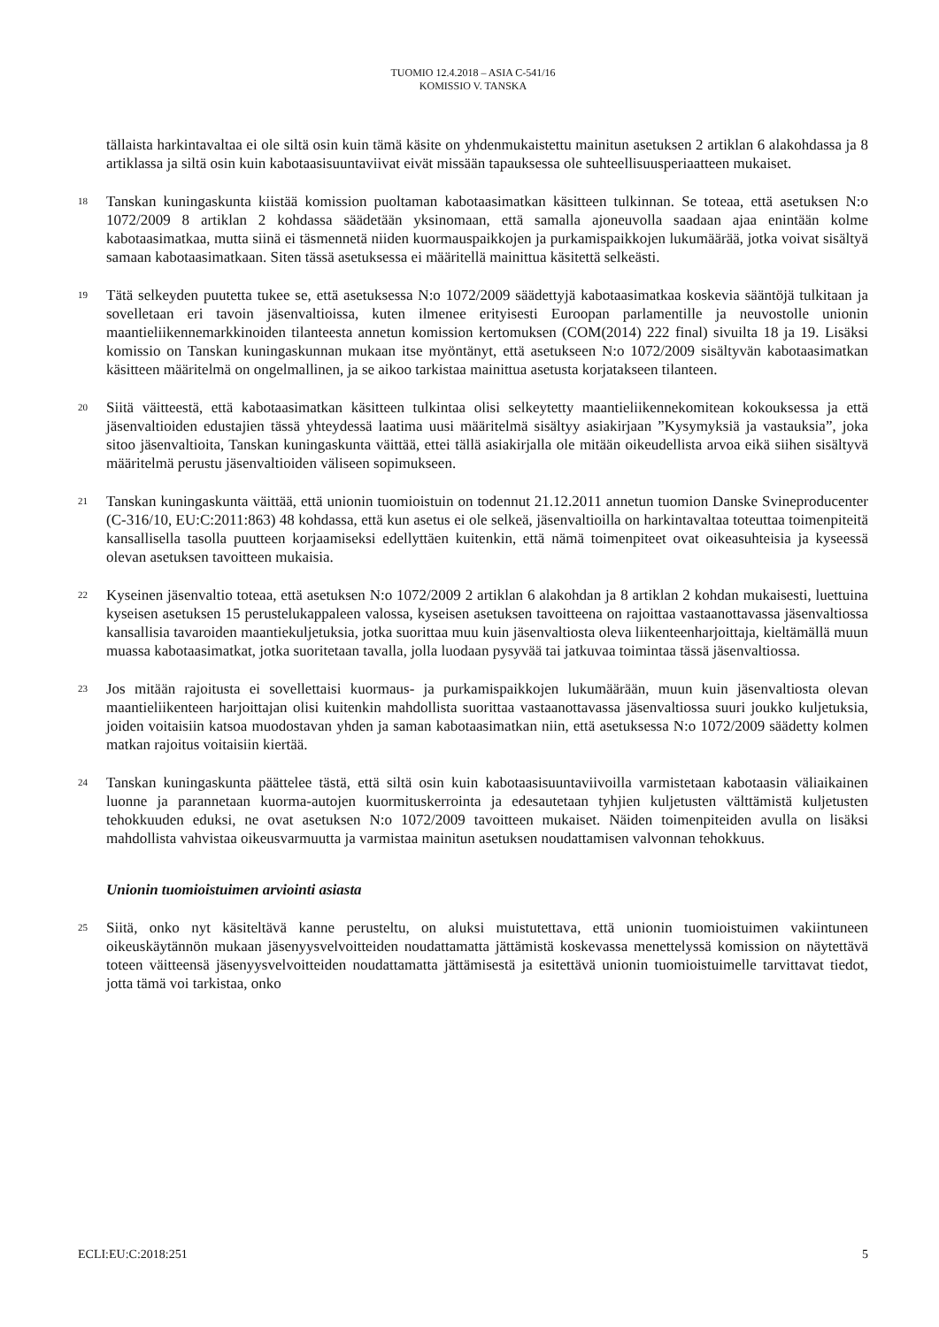TUOMIO 12.4.2018 – ASIA C-541/16
KOMISSIO V. TANSKA
tällaista harkintavaltaa ei ole siltä osin kuin tämä käsite on yhdenmukaistettu mainitun asetuksen 2 artiklan 6 alakohdassa ja 8 artiklassa ja siltä osin kuin kabotaasisuuntaviivat eivät missään tapauksessa ole suhteellisuusperiaatteen mukaiset.
18
Tanskan kuningaskunta kiistää komission puoltaman kabotaasimatkan käsitteen tulkinnan. Se toteaa, että asetuksen N:o 1072/2009 8 artiklan 2 kohdassa säädetään yksinomaan, että samalla ajoneuvolla saadaan ajaa enintään kolme kabotaasimatkaa, mutta siinä ei täsmennetä niiden kuormauspaikkojen ja purkamispaikkojen lukumäärää, jotka voivat sisältyä samaan kabotaasimatkaan. Siten tässä asetuksessa ei määritellä mainittua käsitettä selkeästi.
19
Tätä selkeyden puutetta tukee se, että asetuksessa N:o 1072/2009 säädettyjä kabotaasimatkaa koskevia sääntöjä tulkitaan ja sovelletaan eri tavoin jäsenvaltioissa, kuten ilmenee erityisesti Euroopan parlamentille ja neuvostolle unionin maantieliikennemarkkinoiden tilanteesta annetun komission kertomuksen (COM(2014) 222 final) sivuilta 18 ja 19. Lisäksi komissio on Tanskan kuningaskunnan mukaan itse myöntänyt, että asetukseen N:o 1072/2009 sisältyvän kabotaasimatkan käsitteen määritelmä on ongelmallinen, ja se aikoo tarkistaa mainittua asetusta korjatakseen tilanteen.
20
Siitä väitteestä, että kabotaasimatkan käsitteen tulkintaa olisi selkeytetty maantieliikennekomitean kokouksessa ja että jäsenvaltioiden edustajien tässä yhteydessä laatima uusi määritelmä sisältyy asiakirjaan ”Kysymyksiä ja vastauksia”, joka sitoo jäsenvaltioita, Tanskan kuningaskunta väittää, ettei tällä asiakirjalla ole mitään oikeudellista arvoa eikä siihen sisältyvä määritelmä perustu jäsenvaltioiden väliseen sopimukseen.
21
Tanskan kuningaskunta väittää, että unionin tuomioistuin on todennut 21.12.2011 annetun tuomion Danske Svineproducenter (C-316/10, EU:C:2011:863) 48 kohdassa, että kun asetus ei ole selkeä, jäsenvaltioilla on harkintavaltaa toteuttaa toimenpiteitä kansallisella tasolla puutteen korjaamiseksi edellyttäen kuitenkin, että nämä toimenpiteet ovat oikeasuhteisia ja kyseessä olevan asetuksen tavoitteen mukaisia.
22
Kyseinen jäsenvaltio toteaa, että asetuksen N:o 1072/2009 2 artiklan 6 alakohdan ja 8 artiklan 2 kohdan mukaisesti, luettuina kyseisen asetuksen 15 perustelukappaleen valossa, kyseisen asetuksen tavoitteena on rajoittaa vastaanottavassa jäsenvaltiossa kansallisia tavaroiden maantiekuljetuksia, jotka suorittaa muu kuin jäsenvaltiosta oleva liikenteenharjoittaja, kieltämällä muun muassa kabotaasimatkat, jotka suoritetaan tavalla, jolla luodaan pysyvää tai jatkuvaa toimintaa tässä jäsenvaltiossa.
23
Jos mitään rajoitusta ei sovellettaisi kuormaus- ja purkamispaikkojen lukumäärään, muun kuin jäsenvaltiosta olevan maantieliikenteen harjoittajan olisi kuitenkin mahdollista suorittaa vastaanottavassa jäsenvaltiossa suuri joukko kuljetuksia, joiden voitaisiin katsoa muodostavan yhden ja saman kabotaasimatkan niin, että asetuksessa N:o 1072/2009 säädetty kolmen matkan rajoitus voitaisiin kiertää.
24
Tanskan kuningaskunta päättelee tästä, että siltä osin kuin kabotaasisuuntaviivoilla varmistetaan kabotaasin väliaikainen luonne ja parannetaan kuorma-autojen kuormituskerrointa ja edesautetaan tyhjien kuljetusten välttämistä kuljetusten tehokkuuden eduksi, ne ovat asetuksen N:o 1072/2009 tavoitteen mukaiset. Näiden toimenpiteiden avulla on lisäksi mahdollista vahvistaa oikeusvarmuutta ja varmistaa mainitun asetuksen noudattamisen valvonnan tehokkuus.
Unionin tuomioistuimen arviointi asiasta
25
Siitä, onko nyt käsiteltävä kanne perusteltu, on aluksi muistutettava, että unionin tuomioistuimen vakiintuneen oikeuskäytännön mukaan jäsenyysvelvoitteiden noudattamatta jättämistä koskevassa menettelyssä komission on näytettävä toteen väitteensä jäsenyysvelvoitteiden noudattamatta jättämisestä ja esitettävä unionin tuomioistuimelle tarvittavat tiedot, jotta tämä voi tarkistaa, onko
ECLI:EU:C:2018:251 5